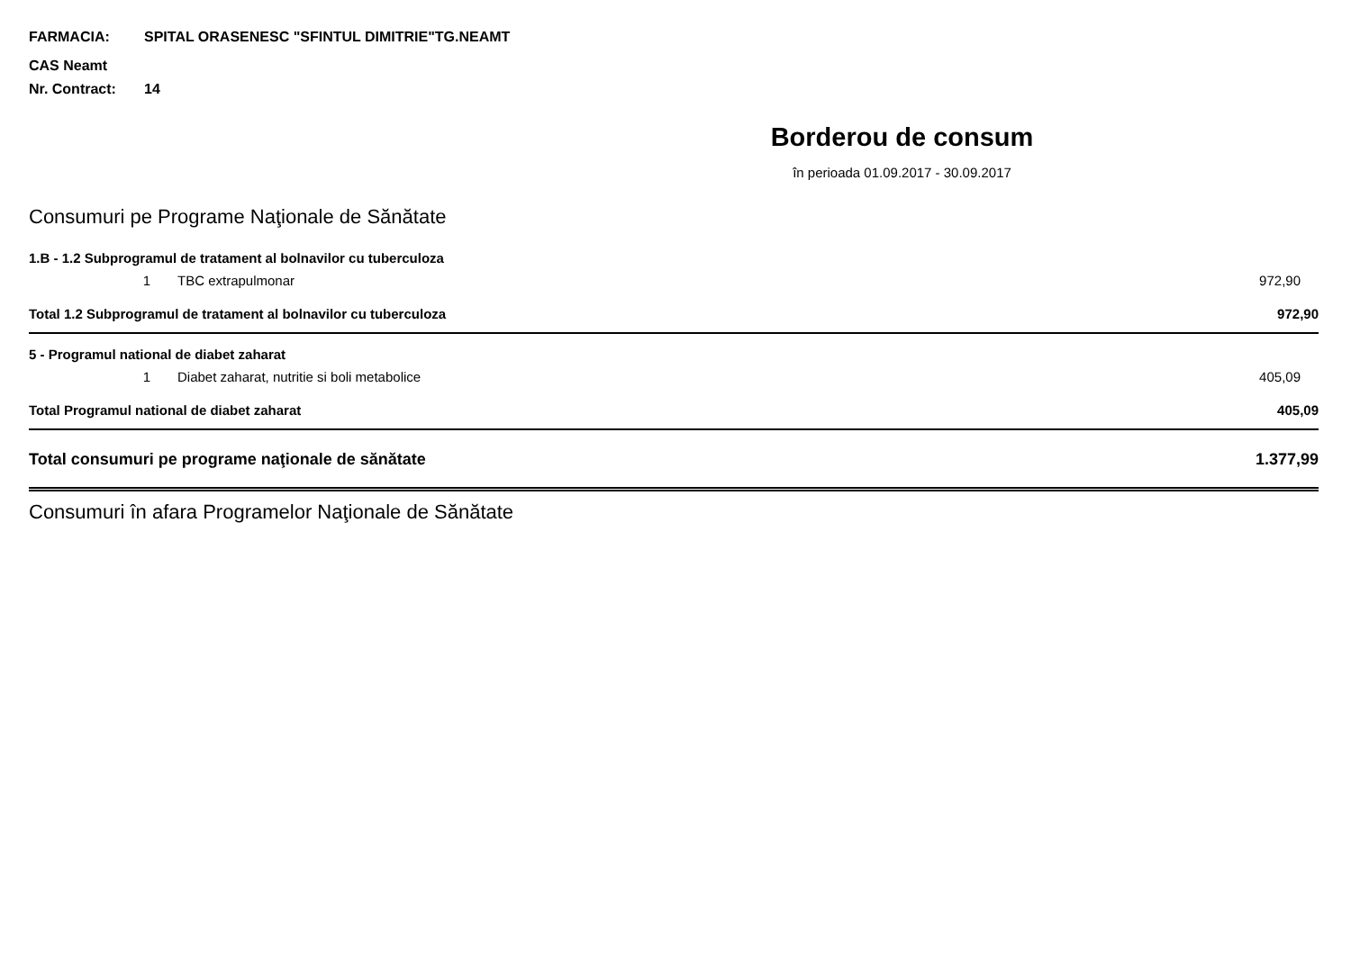FARMACIA: SPITAL ORASENESC "SFINTUL DIMITRIE"TG.NEAMT
CAS Neamt
Nr. Contract: 14
Borderou de consum
în perioada 01.09.2017 - 30.09.2017
Consumuri pe Programe Naţionale de Sănătate
| 1.B - 1.2 Subprogramul de tratament al bolnavilor cu tuberculoza | | |
| 1 | TBC extrapulmonar | 972,90 |
| Total 1.2 Subprogramul de tratament al bolnavilor cu tuberculoza | | 972,90 |
| 5 - Programul national de diabet zaharat | | |
| 1 | Diabet zaharat, nutritie si boli metabolice | 405,09 |
| Total Programul national de diabet zaharat | | 405,09 |
| Total consumuri pe programe naţionale de sănătate | | 1.377,99 |
Consumuri în afara Programelor Naţionale de Sănătate